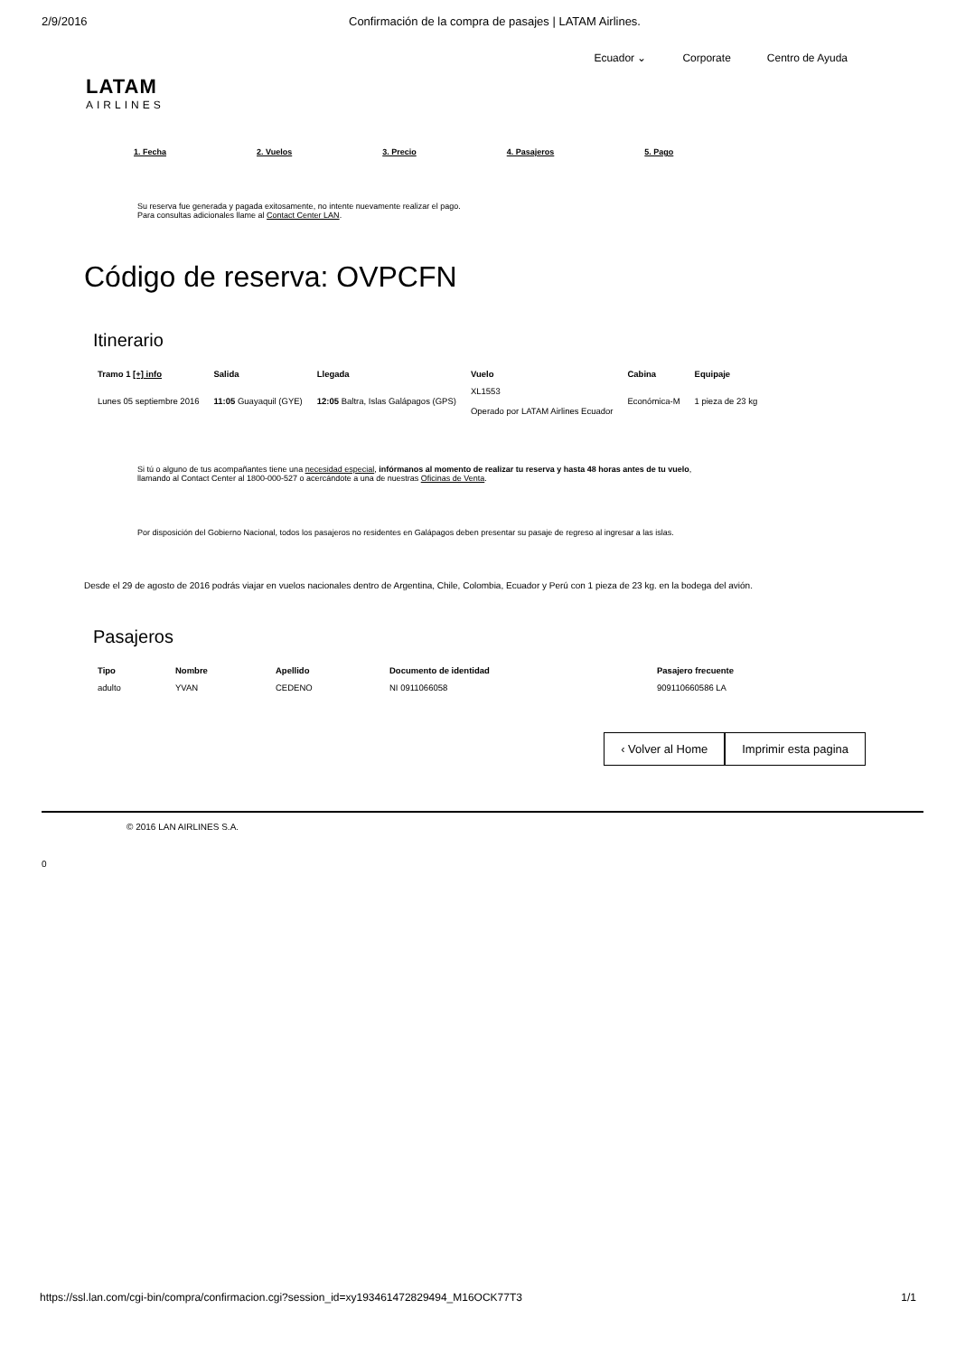2/9/2016 Confirmación de la compra de pasajes | LATAM Airlines.
Ecuador ⌄ Corporate Centro de Ayuda
LATAM
AIRLINES
1. Fecha 2. Vuelos 3. Precio 4. Pasajeros 5. Pago
Su reserva fue generada y pagada exitosamente, no intente nuevamente realizar el pago.
Para consultas adicionales llame al Contact Center LAN.
Código de reserva: OVPCFN
Itinerario
| Tramo 1 [+] info | Salida | Llegada | Vuelo | Cabina | Equipaje |
| --- | --- | --- | --- | --- | --- |
| Lunes 05 septiembre 2016 | 11:05 Guayaquil (GYE) | 12:05 Baltra, Islas Galápagos (GPS) | XL1553 Operado por LATAM Airlines Ecuador | Económica-M | 1 pieza de 23 kg |
Si tú o alguno de tus acompañantes tiene una necesidad especial, infórmanos al momento de realizar tu reserva y hasta 48 horas antes de tu vuelo,
llamando al Contact Center al 1800-000-527 o acercándote a una de nuestras Oficinas de Venta.
Por disposición del Gobierno Nacional, todos los pasajeros no residentes en Galápagos deben presentar su pasaje de regreso al ingresar a las islas.
Desde el 29 de agosto de 2016 podrás viajar en vuelos nacionales dentro de Argentina, Chile, Colombia, Ecuador y Perú con 1 pieza de 23 kg. en la bodega del avión.
Pasajeros
| Tipo | Nombre | Apellido | Documento de identidad | Pasajero frecuente |
| --- | --- | --- | --- | --- |
| adulto | YVAN | CEDENO | NI 0911066058 | 909110660586 LA |
‹ Volver al Home Imprimir esta pagina
© 2016 LAN AIRLINES S.A.
0
https://ssl.lan.com/cgi-bin/compra/confirmacion.cgi?session_id=xy193461472829494_M16OCK77T3 1/1